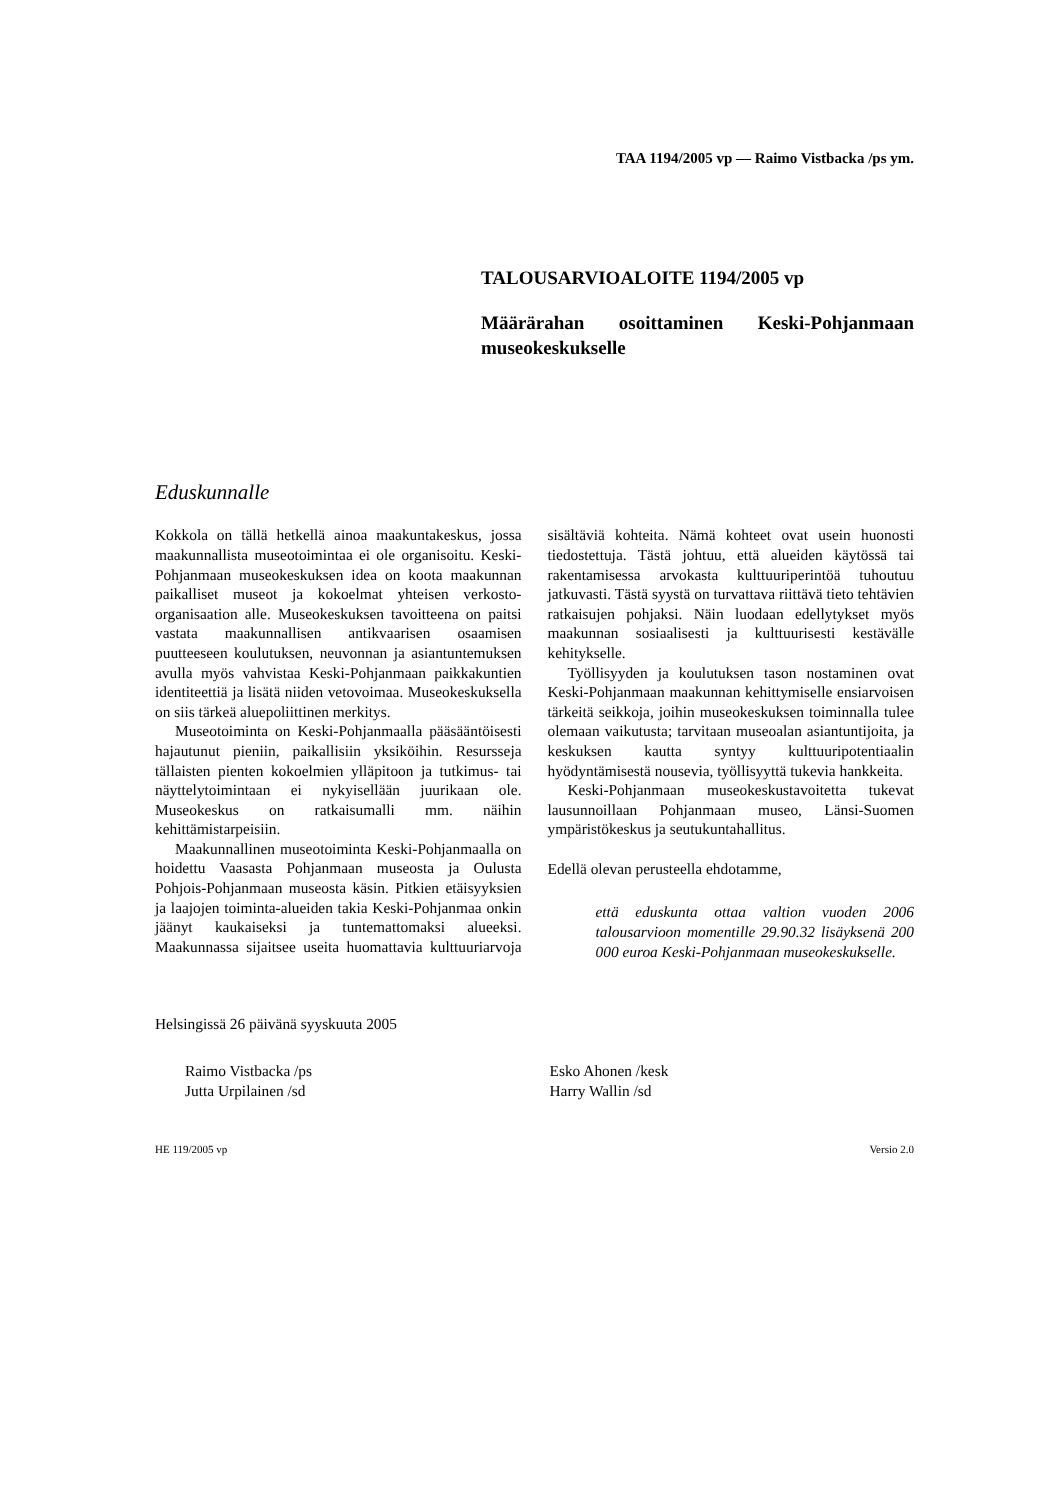TAA 1194/2005 vp — Raimo Vistbacka /ps ym.
TALOUSARVIOALOITE 1194/2005 vp
Määrärahan osoittaminen Keski-Pohjanmaan museokeskukselle
Eduskunnalle
Kokkola on tällä hetkellä ainoa maakuntakeskus, jossa maakunnallista museotoimintaa ei ole organisoitu. Keski-Pohjanmaan museokeskuksen idea on koota maakunnan paikalliset museot ja kokoelmat yhteisen verkosto-organisaation alle. Museokeskuksen tavoitteena on paitsi vastata maakunnallisen antikvaarisen osaamisen puutteeseen koulutuksen, neuvonnan ja asiantuntemuksen avulla myös vahvistaa Keski-Pohjanmaan paikkakuntien identiteettiä ja lisätä niiden vetovoimaa. Museokeskuksella on siis tärkeä aluepoliittinen merkitys.
Museotoiminta on Keski-Pohjanmaalla pääsääntöisesti hajautunut pieniin, paikallisiin yksiköihin. Resursseja tällaisten pienten kokoelmien ylläpitoon ja tutkimus- tai näyttelytoimintaan ei nykyisellään juurikaan ole. Museokeskus on ratkaisumalli mm. näihin kehittämistarpeisiin.
Maakunnallinen museotoiminta Keski-Pohjanmaalla on hoidettu Vaasasta Pohjanmaan museosta ja Oulusta Pohjois-Pohjanmaan museosta käsin. Pitkien etäisyyksien ja laajojen toiminta-alueiden takia Keski-Pohjanmaa onkin jäänyt kaukaiseksi ja tuntemattomaksi alueeksi. Maakunnassa sijaitsee useita huomattavia kulttuuriarvoja sisältäviä kohteita. Nämä kohteet ovat usein huonosti tiedostettuja. Tästä johtuu, että alueiden käytössä tai rakentamisessa arvokasta kulttuuriperintöä tuhoutuu jatkuvasti. Tästä syystä on turvattava riittävä tieto tehtävien ratkaisujen pohjaksi. Näin luodaan edellytykset myös maakunnan sosiaalisesti ja kulttuurisesti kestävälle kehitykselle.
Työllisyyden ja koulutuksen tason nostaminen ovat Keski-Pohjanmaan maakunnan kehittymiselle ensiarvoisen tärkeitä seikkoja, joihin museokeskuksen toiminnalla tulee olemaan vaikutusta; tarvitaan museoalan asiantuntijoita, ja keskuksen kautta syntyy kulttuuripotentiaalin hyödyntämisestä nousevia, työllisyyttä tukevia hankkeita.
Keski-Pohjanmaan museokeskustavoitetta tukevat lausunnoillaan Pohjanmaan museo, Länsi-Suomen ympäristökeskus ja seutukuntahallitus.
Edellä olevan perusteella ehdotamme,
että eduskunta ottaa valtion vuoden 2006 talousarvioon momentille 29.90.32 lisäyksenä 200 000 euroa Keski-Pohjanmaan museokeskukselle.
Helsingissä 26 päivänä syyskuuta 2005
Raimo Vistbacka /ps
Jutta Urpilainen /sd
Esko Ahonen /kesk
Harry Wallin /sd
HE 119/2005 vp Versio 2.0